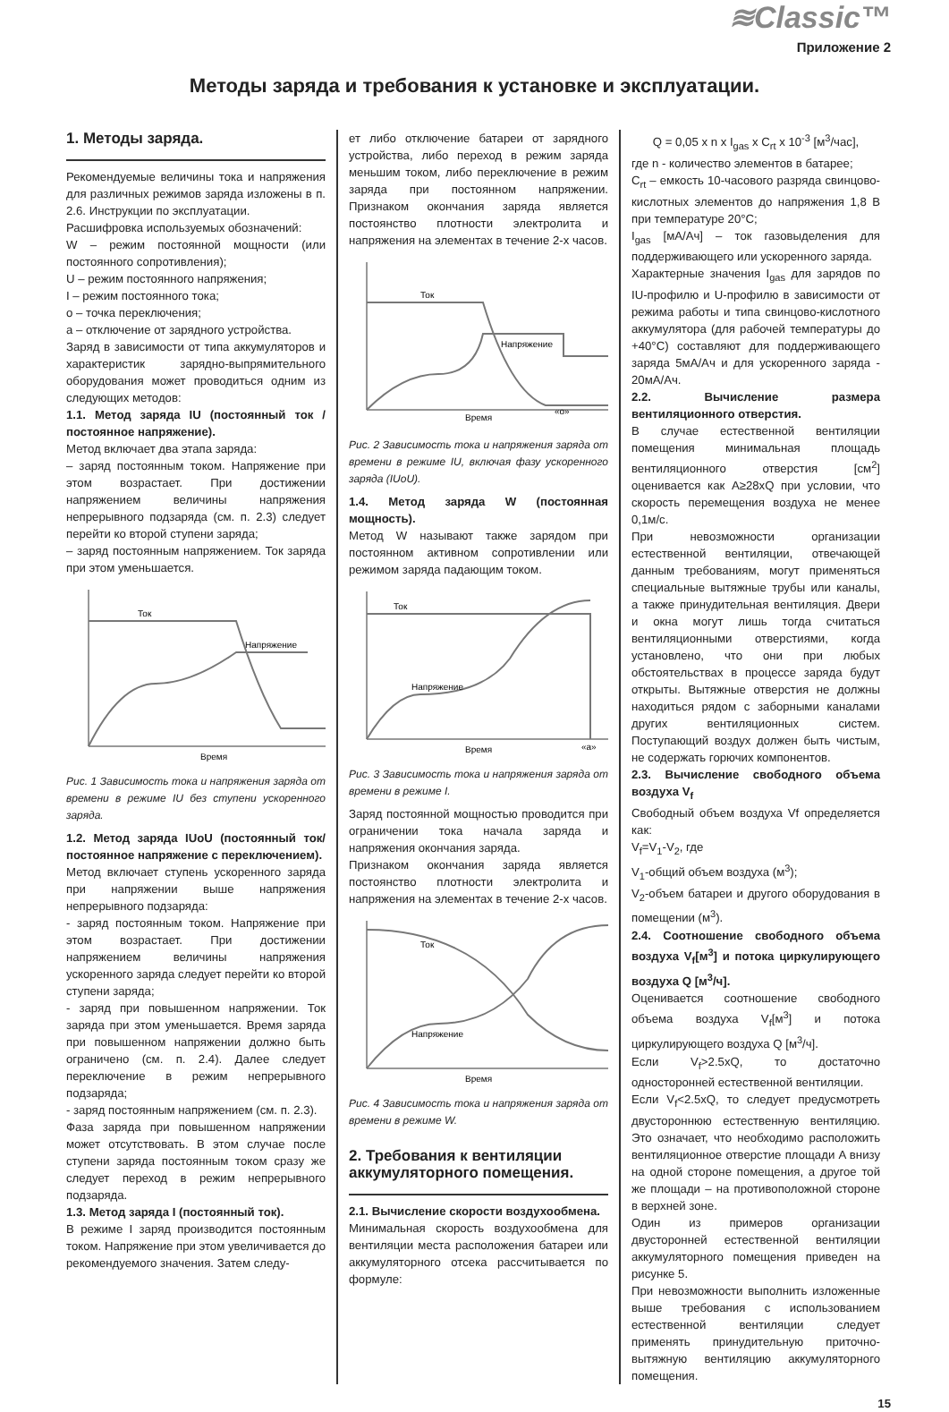≋Classic™
Приложение 2
Методы заряда и требования к установке и эксплуатации.
1. Методы заряда.
Рекомендуемые величины тока и напряжения для различных режимов заряда изложены в п. 2.6. Инструкции по эксплуатации.
Расшифровка используемых обозначений:
W – режим постоянной мощности (или постоянного сопротивления);
U – режим постоянного напряжения;
I – режим постоянного тока;
o – точка переключения;
a – отключение от зарядного устройства.
Заряд в зависимости от типа аккумуляторов и характеристик зарядно-выпрямительного оборудования может проводиться одним из следующих методов:
1.1. Метод заряда IU (постоянный ток / постоянное напряжение).
Метод включает два этапа заряда:
– заряд постоянным током. Напряжение при этом возрастает. При достижении напряжением величины напряжения непрерывного подзаряда (см. п. 2.3) следует перейти ко второй ступени заряда;
– заряд постоянным напряжением. Ток заряда при этом уменьшается.
Ток
Напряжение
Время
Рис. 1 Зависимость тока и напряжения заряда от времени в режиме IU без ступени ускоренного заряда.
1.2. Метод заряда IUoU (постоянный ток/ постоянное напряжение с переключением).
Метод включает ступень ускоренного заряда при напряжении выше напряжения непрерывного подзаряда:
- заряд постоянным током. Напряжение при этом возрастает. При достижении напряжением величины напряжения ускоренного заряда следует перейти ко второй ступени заряда;
- заряд при повышенном напряжении. Ток заряда при этом уменьшается. Время заряда при повышенном напряжении должно быть ограничено (см. п. 2.4). Далее следует переключение в режим непрерывного подзаряда;
- заряд постоянным напряжением (см. п. 2.3).
Фаза заряда при повышенном напряжении может отсутствовать. В этом случае после ступени заряда постоянным током сразу же следует переход в режим непрерывного подзаряда.
1.3. Метод заряда I (постоянный ток).
В режиме I заряд производится постоянным током. Напряжение при этом увеличивается до рекомендуемого значения. Затем следу-
ет либо отключение батареи от зарядного устройства, либо переход в режим заряда меньшим током, либо переключение в режим заряда при постоянном напряжении. Признаком окончания заряда является постоянство плотности электролита и напряжения на элементах в течение 2-х часов.
Ток
Напряжение
Время
«o»
Рис. 2 Зависимость тока и напряжения заряда от времени в режиме IU, включая фазу ускоренного заряда (IUoU).
1.4. Метод заряда W (постоянная мощность).
Метод W называют также зарядом при постоянном активном сопротивлении или режимом заряда падающим током.
Ток
Напряжение
Время
«a»
Рис. 3 Зависимость тока и напряжения заряда от времени в режиме I.
Заряд постоянной мощностью проводится при ограничении тока начала заряда и напряжения окончания заряда.
Признаком окончания заряда является постоянство плотности электролита и напряжения на элементах в течение 2-х часов.
Ток
Напряжение
Время
Рис. 4 Зависимость тока и напряжения заряда от времени в режиме W.
2. Требования к вентиляции аккумуляторного помещения.
2.1. Вычисление скорости воздухообмена.
Минимальная скорость воздухообмена для вентиляции места расположения батареи или аккумуляторного отсека рассчитывается по формуле:
Q = 0,05 x n x I<sub>gas</sub> x C<sub>rt</sub> x 10<sup>-3</sup> [м<sup>3</sup>/час],
где n - количество элементов в батарее;
C<sub>rt</sub> – емкость 10-часового разряда свинцово-кислотных элементов до напряжения 1,8 В при температуре 20°С;
I<sub>gas</sub> [мА/Ач] – ток газовыделения для поддерживающего или ускоренного заряда.
Характерные значения I<sub>gas</sub> для зарядов по IU-профилю и U-профилю в зависимости от режима работы и типа свинцово-кислотного аккумулятора (для рабочей температуры до +40°С) составляют для поддерживающего заряда 5мА/Ач и для ускоренного заряда - 20мА/Ач.
2.2. Вычисление размера вентиляционного отверстия.
В случае естественной вентиляции помещения минимальная площадь вентиляционного отверстия [см<sup>2</sup>] оценивается как A≥28xQ при условии, что скорость перемещения воздуха не менее 0,1м/с.
При невозможности организации естественной вентиляции, отвечающей данным требованиям, могут применяться специальные вытяжные трубы или каналы, а также принудительная вентиляция. Двери и окна могут лишь тогда считаться вентиляционными отверстиями, когда установлено, что они при любых обстоятельствах в процессе заряда будут открыты. Вытяжные отверстия не должны находиться рядом с заборными каналами других вентиляционных систем. Поступающий воздух должен быть чистым, не содержать горючих компонентов.
2.3. Вычисление свободного объема воздуха V<sub>f</sub>
Свободный объем воздуха Vf определяется как:
V<sub>f</sub>=V<sub>1</sub>-V<sub>2</sub>, где
V<sub>1</sub>-общий объем воздуха (м<sup>3</sup>);
V<sub>2</sub>-объем батареи и другого оборудования в помещении (м<sup>3</sup>).
2.4. Соотношение свободного объема воздуха V<sub>f</sub>[м<sup>3</sup>] и потока циркулирующего воздуха Q [м<sup>3</sup>/ч].
Оценивается соотношение свободного объема воздуха V<sub>f</sub>[м<sup>3</sup>] и потока циркулирующего воздуха Q [м<sup>3</sup>/ч].
Если V<sub>f</sub>>2.5xQ, то достаточно односторонней естественной вентиляции.
Если V<sub>f</sub><2.5xQ, то следует предусмотреть двустороннюю естественную вентиляцию. Это означает, что необходимо расположить вентиляционное отверстие площади A внизу на одной стороне помещения, а другое той же площади – на противоположной стороне в верхней зоне.
Один из примеров организации двусторонней естественной вентиляции аккумуляторного помещения приведен на рисунке 5.
При невозможности выполнить изложенные выше требования с использованием естественной вентиляции следует применять принудительную приточно-вытяжную вентиляцию аккумуляторного помещения.
15